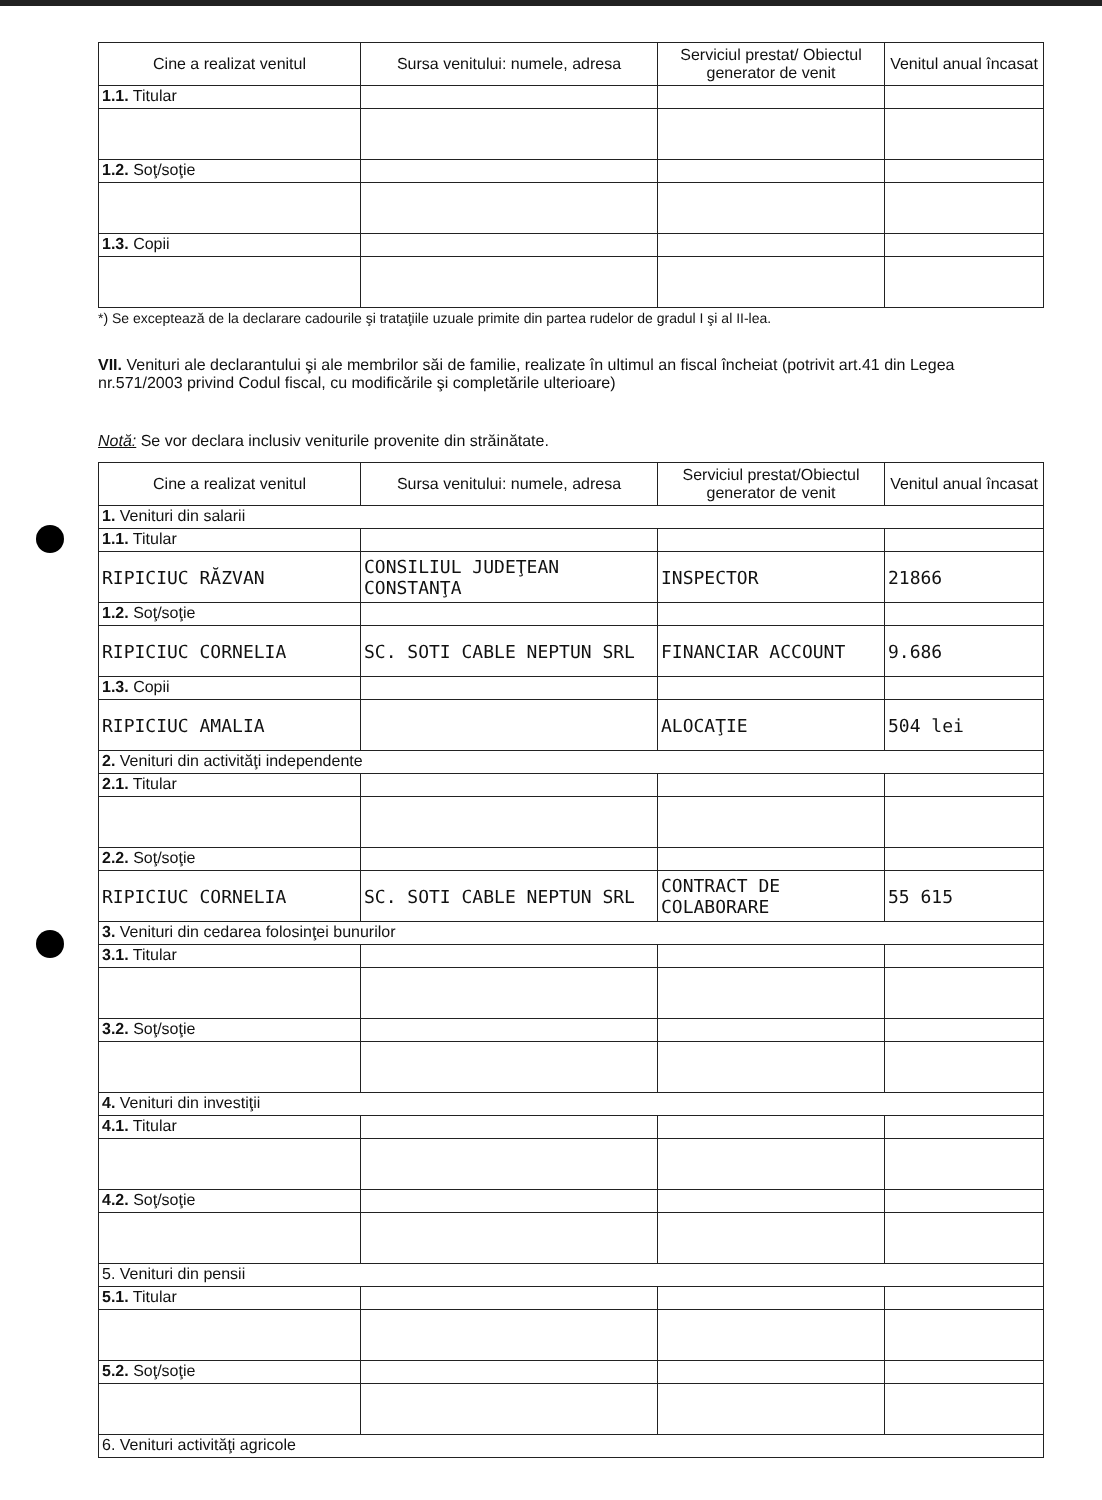| Cine a realizat venitul | Sursa venitului: numele, adresa | Serviciul prestat/ Obiectul generator de venit | Venitul anual încasat |
| --- | --- | --- | --- |
| 1.1. Titular | | | |
| 1.2. Soţ/soţie | | | |
| 1.3. Copii | | | |
*) Se exceptează de la declarare cadourile şi trataţiile uzuale primite din partea rudelor de gradul I şi al II-lea.
VII. Venituri ale declarantului şi ale membrilor săi de familie, realizate în ultimul an fiscal încheiat (potrivit art.41 din Legea nr.571/2003 privind Codul fiscal, cu modificările şi completările ulterioare)
Notă: Se vor declara inclusiv veniturile provenite din străinătate.
| Cine a realizat venitul | Sursa venitului: numele, adresa | Serviciul prestat/Obiectul generator de venit | Venitul anual încasat |
| --- | --- | --- | --- |
| 1. Venituri din salarii | | | |
| 1.1. Titular | | | |
| RIPICIUC RĂZVAN | CONSILIUL JUDEŢEAN CONSTANŢA | INSPECTOR | 21866 |
| 1.2. Soţ/soţie | | | |
| RIPICIUC CORNELIA | SC. SOTI CABLE NEPTUN SRL | FINANCIAR ACCOUNT | 9.686 |
| 1.3. Copii | | | |
| RIPICIUC AMALIA | | ALOCAŢIE | 504 lei |
| 2. Venituri din activităţi independente | | | |
| 2.1. Titular | | | |
| 2.2. Soţ/soţie | | | |
| RIPICIUC CORNELIA | SC. SOTI CABLE NEPTUN SRL | CONTRACT DE COLABORARE | 55 615 |
| 3. Venituri din cedarea folosinţei bunurilor | | | |
| 3.1. Titular | | | |
| 3.2. Soţ/soţie | | | |
| 4. Venituri din investiţii | | | |
| 4.1. Titular | | | |
| 4.2. Soţ/soţie | | | |
| 5. Venituri din pensii | | | |
| 5.1. Titular | | | |
| 5.2. Soţ/soţie | | | |
| 6. Venituri activităţi agricole | | | |